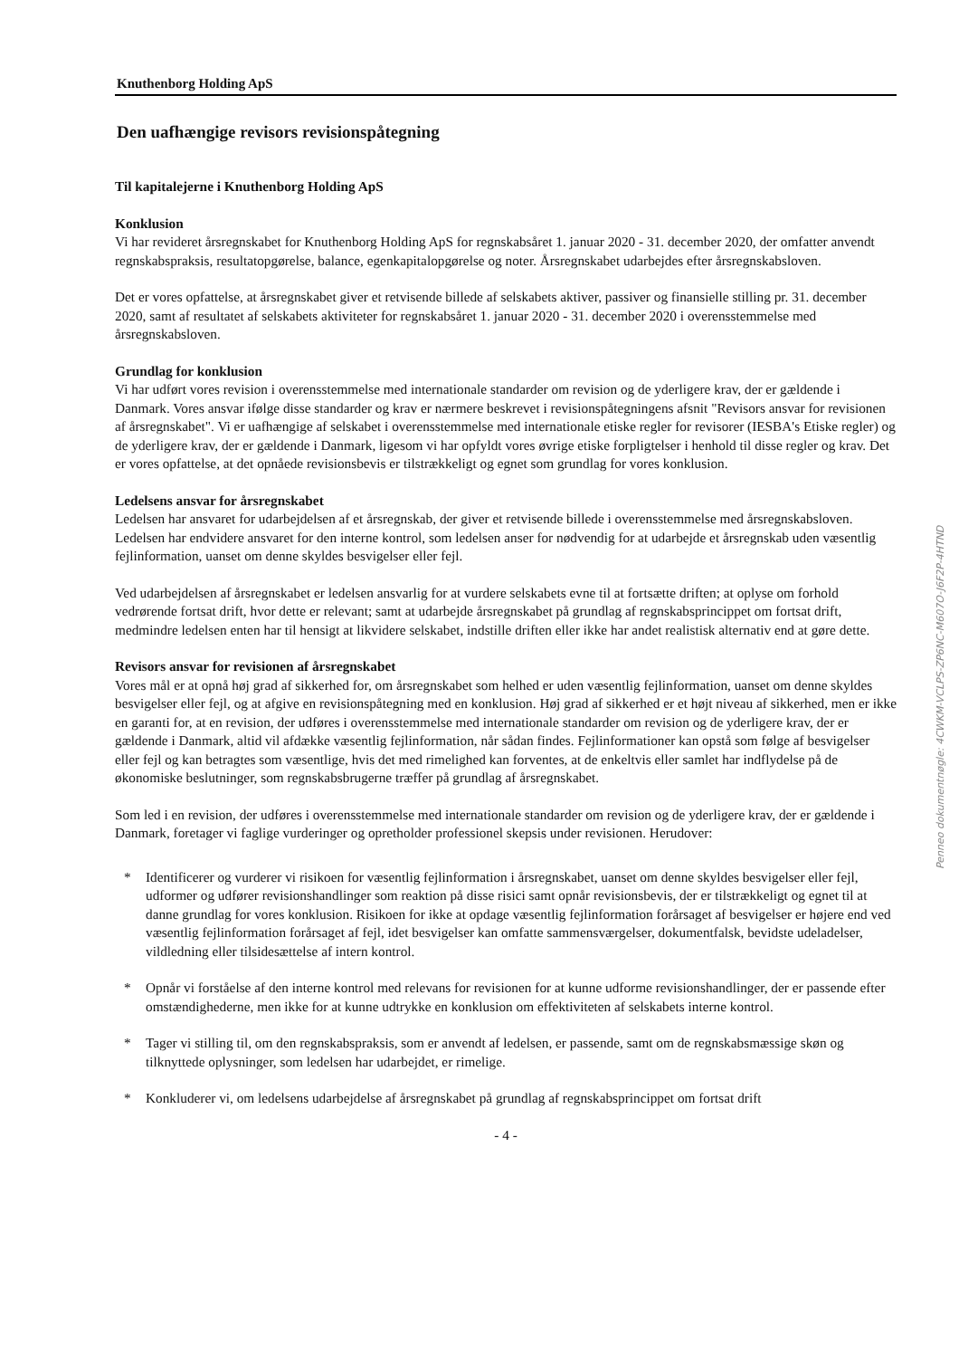Knuthenborg Holding ApS
Den uafhængige revisors revisionspåtegning
Til kapitalejerne i Knuthenborg Holding ApS
Konklusion
Vi har revideret årsregnskabet for Knuthenborg Holding ApS for regnskabsåret 1. januar 2020 - 31. december 2020, der omfatter anvendt regnskabspraksis, resultatopgørelse, balance, egenkapitalopgørelse og noter. Årsregnskabet udarbejdes efter årsregnskabsloven.
Det er vores opfattelse, at årsregnskabet giver et retvisende billede af selskabets aktiver, passiver og finansielle stilling pr. 31. december 2020, samt af resultatet af selskabets aktiviteter for regnskabsåret 1. januar 2020 - 31. december 2020 i overensstemmelse med årsregnskabsloven.
Grundlag for konklusion
Vi har udført vores revision i overensstemmelse med internationale standarder om revision og de yderligere krav, der er gældende i Danmark. Vores ansvar ifølge disse standarder og krav er nærmere beskrevet i revisionspåtegningens afsnit "Revisors ansvar for revisionen af årsregnskabet". Vi er uafhængige af selskabet i overensstemmelse med internationale etiske regler for revisorer (IESBA's Etiske regler) og de yderligere krav, der er gældende i Danmark, ligesom vi har opfyldt vores øvrige etiske forpligtelser i henhold til disse regler og krav. Det er vores opfattelse, at det opnåede revisionsbevis er tilstrækkeligt og egnet som grundlag for vores konklusion.
Ledelsens ansvar for årsregnskabet
Ledelsen har ansvaret for udarbejdelsen af et årsregnskab, der giver et retvisende billede i overensstemmelse med årsregnskabsloven. Ledelsen har endvidere ansvaret for den interne kontrol, som ledelsen anser for nødvendig for at udarbejde et årsregnskab uden væsentlig fejlinformation, uanset om denne skyldes besvigelser eller fejl.
Ved udarbejdelsen af årsregnskabet er ledelsen ansvarlig for at vurdere selskabets evne til at fortsætte driften; at oplyse om forhold vedrørende fortsat drift, hvor dette er relevant; samt at udarbejde årsregnskabet på grundlag af regnskabsprincippet om fortsat drift, medmindre ledelsen enten har til hensigt at likvidere selskabet, indstille driften eller ikke har andet realistisk alternativ end at gøre dette.
Revisors ansvar for revisionen af årsregnskabet
Vores mål er at opnå høj grad af sikkerhed for, om årsregnskabet som helhed er uden væsentlig fejlinformation, uanset om denne skyldes besvigelser eller fejl, og at afgive en revisionspåtegning med en konklusion. Høj grad af sikkerhed er et højt niveau af sikkerhed, men er ikke en garanti for, at en revision, der udføres i overensstemmelse med internationale standarder om revision og de yderligere krav, der er gældende i Danmark, altid vil afdække væsentlig fejlinformation, når sådan findes. Fejlinformationer kan opstå som følge af besvigelser eller fejl og kan betragtes som væsentlige, hvis det med rimelighed kan forventes, at de enkeltvis eller samlet har indflydelse på de økonomiske beslutninger, som regnskabsbrugerne træffer på grundlag af årsregnskabet.
Som led i en revision, der udføres i overensstemmelse med internationale standarder om revision og de yderligere krav, der er gældende i Danmark, foretager vi faglige vurderinger og opretholder professionel skepsis under revisionen. Herudover:
* Identificerer og vurderer vi risikoen for væsentlig fejlinformation i årsregnskabet, uanset om denne skyldes besvigelser eller fejl, udformer og udfører revisionshandlinger som reaktion på disse risici samt opnår revisionsbevis, der er tilstrækkeligt og egnet til at danne grundlag for vores konklusion. Risikoen for ikke at opdage væsentlig fejlinformation forårsaget af besvigelser er højere end ved væsentlig fejlinformation forårsaget af fejl, idet besvigelser kan omfatte sammensværgelser, dokumentfalsk, bevidste udeladelser, vildledning eller tilsidesættelse af intern kontrol.
* Opnår vi forståelse af den interne kontrol med relevans for revisionen for at kunne udforme revisionshandlinger, der er passende efter omstændighederne, men ikke for at kunne udtrykke en konklusion om effektiviteten af selskabets interne kontrol.
* Tager vi stilling til, om den regnskabspraksis, som er anvendt af ledelsen, er passende, samt om de regnskabsmæssige skøn og tilknyttede oplysninger, som ledelsen har udarbejdet, er rimelige.
* Konkluderer vi, om ledelsens udarbejdelse af årsregnskabet på grundlag af regnskabsprincippet om fortsat drift
- 4 -
Penneo dokumentnøgle: 4CWKM-VCLPS-ZP6NC-M607O-J6F2P-4HTND